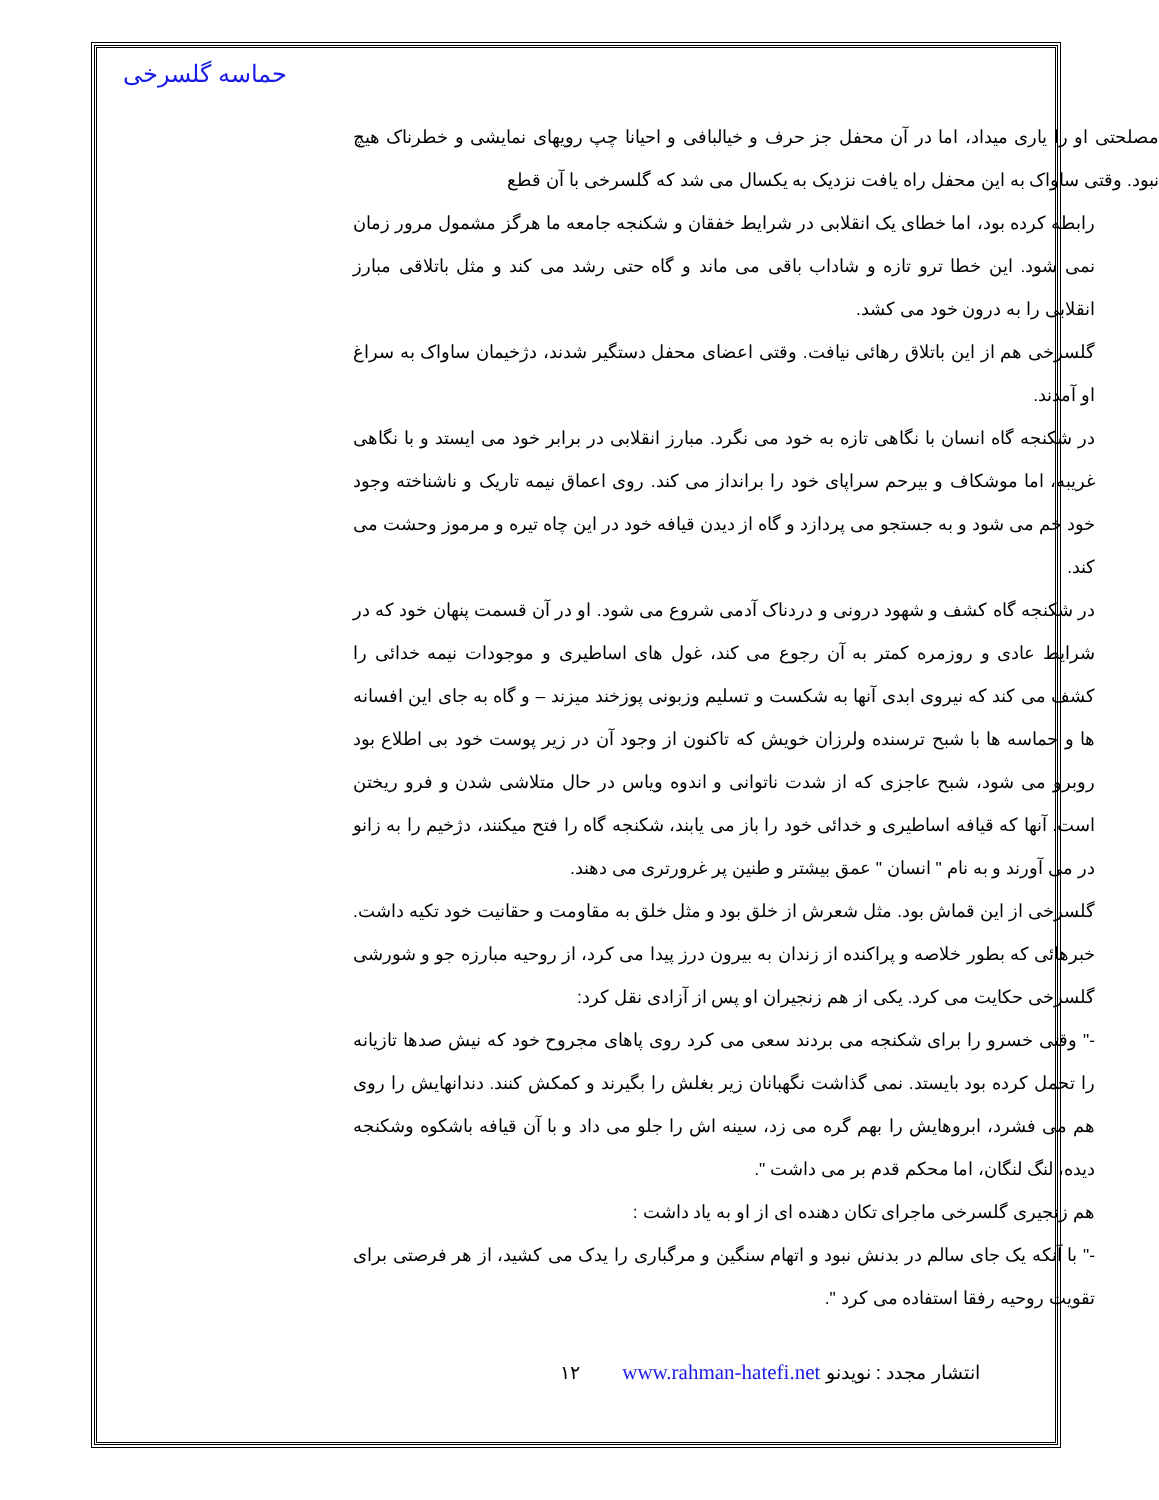حماسه گلسرخی
مصلحتی او را یاری میداد، اما در آن محفل جز حرف و خیالبافی و احیانا چپ رویهای نمایشی و خطرناک هیچ نبود. وقتی ساواک به این محفل راه یافت نزدیک به یکسال می شد که گلسرخی با آن قطع
رابطه کرده بود، اما خطای یک انقلابی در شرایط خفقان و شکنجه جامعه ما هرگز مشمول مرور زمان نمی شود. این خطا ترو تازه و شاداب باقی می ماند و گاه حتی رشد می کند و مثل باتلاقی مبارز انقلابی را به درون خود می کشد.
گلسرخی هم از این باتلاق رهائی نیافت. وقتی اعضای محفل دستگیر شدند، دژخیمان ساواک به سراغ او آمدند.
در شکنجه گاه انسان با نگاهی تازه به خود می نگرد. مبارز انقلابی در برابر خود می ایستد و با نگاهی غریبه، اما موشکاف و بیرحم سراپای خود را برانداز می کند. روی اعماق نیمه تاریک و ناشناخته وجود خود خم می شود و به جستجو می پردازد و گاه از دیدن قیافه خود در این چاه تیره و مرموز وحشت می کند.
در شکنجه گاه کشف و شهود درونی و دردناک آدمی شروع می شود. او در آن قسمت پنهان خود که در شرایط عادی و روزمره کمتر به آن رجوع می کند، غول های اساطیری و موجودات نیمه خدائی را کشف می کند که نیروی ابدی آنها به شکست و تسلیم وزبونی پوزخند میزند – و گاه به جای این افسانه ها و حماسه ها با شبح ترسنده ولرزان خویش که تاکنون از وجود آن در زیر پوست خود بی اطلاع بود روبرو می شود، شبح عاجزی که از شدت ناتوانی و اندوه ویاس در حال متلاشی شدن و فرو ریختن است. آنها که قیافه اساطیری و خدائی خود را باز می یابند، شکنجه گاه را فتح میکنند، دژخیم را به زانو در می آورند و به نام " انسان " عمق بیشتر و طنین پر غرورتری می دهند.
گلسرخی از این قماش بود. مثل شعرش از خلق بود و مثل خلق به مقاومت و حقانیت خود تکیه داشت. خبرهائی که بطور خلاصه و پراکنده از زندان به بیرون درز پیدا می کرد، از روحیه مبارزه جو و شورشی گلسرخی حکایت می کرد. یکی از هم زنجیران او پس از آزادی نقل کرد:
-" وقتی خسرو را برای شکنجه می بردند سعی می کرد روی پاهای مجروح خود که نیش صدها تازیانه را تحمل کرده بود بایستد. نمی گذاشت نگهبانان زیر بغلش را بگیرند و کمکش کنند. دندانهایش را روی هم می فشرد، ابروهایش را بهم گره می زد، سینه اش را جلو می داد و با آن قیافه باشکوه وشکنجه دیده، لنگ لنگان، اما محکم قدم بر می داشت ".
هم زنجیری گلسرخی ماجرای تکان دهنده ای از او به یاد داشت :
-" با آنکه یک جای سالم در بدنش نبود و اتهام سنگین و مرگباری را یدک می کشید، از هر فرصتی برای تقویت روحیه رفقا استفاده می کرد ".
١٢ www.rahman-hatefi.net انتشار مجدد : نویدنو